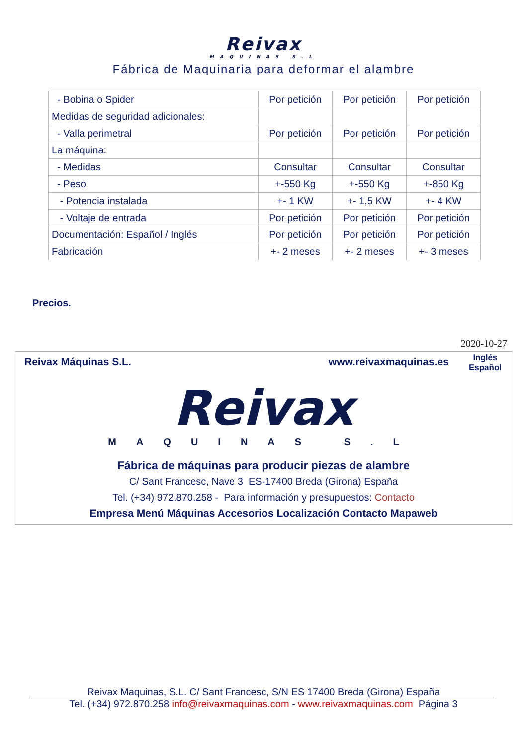Reivax
MAQUINAS S.L
Fábrica de Maquinaria para deformar el alambre
| - Bobina o Spider | Por petición | Por petición | Por petición |
| Medidas de seguridad adicionales: | | | |
| - Valla perimetral | Por petición | Por petición | Por petición |
| La máquina: | | | |
| - Medidas | Consultar | Consultar | Consultar |
| - Peso | +-550 Kg | +-550 Kg | +-850 Kg |
| - Potencia instalada | +- 1 KW | +- 1,5 KW | +- 4 KW |
| - Voltaje de entrada | Por petición | Por petición | Por petición |
| Documentación: Español / Inglés | Por petición | Por petición | Por petición |
| Fabricación | +- 2 meses | +- 2 meses | +- 3 meses |
Precios.
2020-10-27
Reivax Máquinas S.L. www.reivaxmaquinas.es Inglés
Español
Reivax
MAQUINAS S.L
Fábrica de máquinas para producir piezas de alambre
C/ Sant Francesc, Nave 3 ES-17400 Breda (Girona) España
Tel. (+34) 972.870.258 - Para información y presupuestos: Contacto
Empresa Menú Máquinas Accesorios Localización Contacto Mapaweb
Reivax Maquinas, S.L. C/ Sant Francesc, S/N ES 17400 Breda (Girona) España
Tel. (+34) 972.870.258 info@reivaxmaquinas.com - www.reivaxmaquinas.com Página 3